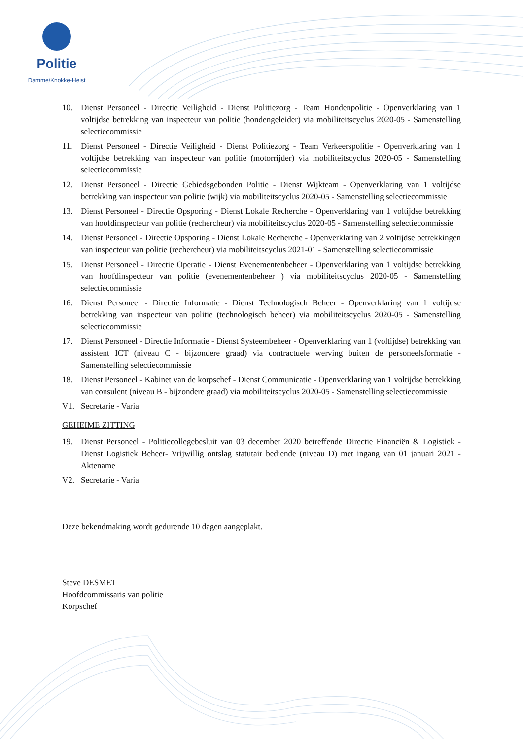Politie
Damme/Knokke-Heist
10. Dienst Personeel - Directie Veiligheid - Dienst Politiezorg - Team Hondenpolitie - Openverklaring van 1 voltijdse betrekking van inspecteur van politie (hondengeleider) via mobiliteitscyclus 2020-05 - Samenstelling selectiecommissie
11. Dienst Personeel - Directie Veiligheid - Dienst Politiezorg - Team Verkeerspolitie - Openverklaring van 1 voltijdse betrekking van inspecteur van politie (motorrijder) via mobiliteitscyclus 2020-05 - Samenstelling selectiecommissie
12. Dienst Personeel - Directie Gebiedsgebonden Politie - Dienst Wijkteam - Openverklaring van 1 voltijdse betrekking van inspecteur van politie (wijk) via mobiliteitscyclus 2020-05 - Samenstelling selectiecommissie
13. Dienst Personeel - Directie Opsporing - Dienst Lokale Recherche - Openverklaring van 1 voltijdse betrekking van hoofdinspecteur van politie (rechercheur) via mobiliteitscyclus 2020-05 - Samenstelling selectiecommissie
14. Dienst Personeel - Directie Opsporing - Dienst Lokale Recherche - Openverklaring van 2 voltijdse betrekkingen van inspecteur van politie (rechercheur) via mobiliteitscyclus 2021-01 - Samenstelling selectiecommissie
15. Dienst Personeel - Directie Operatie - Dienst Evenementenbeheer - Openverklaring van 1 voltijdse betrekking van hoofdinspecteur van politie (evenementenbeheer ) via mobiliteitscyclus 2020-05 - Samenstelling selectiecommissie
16. Dienst Personeel - Directie Informatie - Dienst Technologisch Beheer - Openverklaring van 1 voltijdse betrekking van inspecteur van politie (technologisch beheer) via mobiliteitscyclus 2020-05 - Samenstelling selectiecommissie
17. Dienst Personeel - Directie Informatie - Dienst Systeembeheer - Openverklaring van 1 (voltijdse) betrekking van assistent ICT (niveau C - bijzondere graad) via contractuele werving buiten de personeelsformatie - Samenstelling selectiecommissie
18. Dienst Personeel - Kabinet van de korpschef - Dienst Communicatie - Openverklaring van 1 voltijdse betrekking van consulent (niveau B - bijzondere graad) via mobiliteitscyclus 2020-05 - Samenstelling selectiecommissie
V1. Secretarie - Varia
GEHEIME ZITTING
19. Dienst Personeel - Politiecollegebesluit van 03 december 2020 betreffende Directie Financiën & Logistiek - Dienst Logistiek Beheer- Vrijwillig ontslag statutair bediende (niveau D) met ingang van 01 januari 2021 - Aktename
V2. Secretarie - Varia
Deze bekendmaking wordt gedurende 10 dagen aangeplakt.
Steve DESMET
Hoofdcommissaris van politie
Korpschef